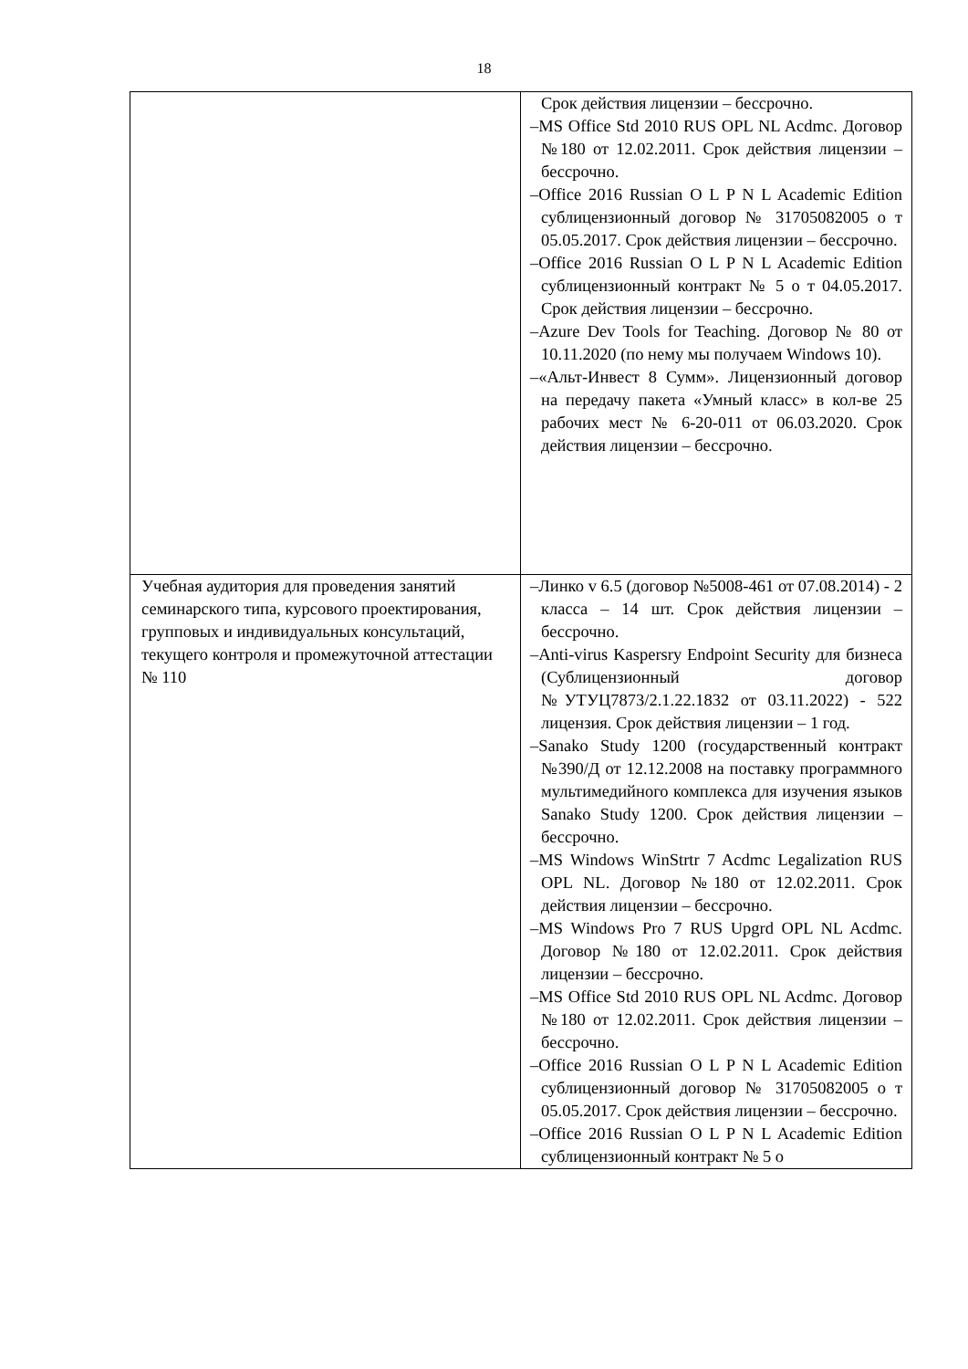18
| | Срок действия лицензии – бессрочно. –MS Office Std 2010 RUS OPL NL Acdmc. Договор №180 от 12.02.2011. Срок действия лицензии – бессрочно. –Office 2016 Russian O L P N L Academic Edition сублицензионный договор № 31705082005 о т 05.05.2017. Срок действия лицензии – бессрочно. –Office 2016 Russian O L P N L Academic Edition сублицензионный контракт № 5 о т 04.05.2017. Срок действия лицензии – бессрочно. –Azure Dev Tools for Teaching. Договор № 80 от 10.11.2020 (по нему мы получаем Windows 10). –«Альт-Инвест 8 Сумм». Лицензионный договор на передачу пакета «Умный класс» в кол-ве 25 рабочих мест № 6-20-011 от 06.03.2020. Срок действия лицензии – бессрочно. |
| Учебная аудитория для проведения занятий семинарского типа, курсового проектирования, групповых и индивидуальных консультаций, текущего контроля и промежуточной аттестации № 110 | –Линко v 6.5 (договор №5008-461 от 07.08.2014) - 2 класса – 14 шт. Срок действия лицензии – бессрочно. –Anti-virus Kaspersry Endpoint Security для бизнеса (Сублицензионный договор №УТУЦ7873/2.1.22.1832 от 03.11.2022) - 522 лицензия. Срок действия лицензии – 1 год. –Sanako Study 1200 (государственный контракт №390/Д от 12.12.2008 на поставку программного мультимедийного комплекса для изучения языков Sanako Study 1200. Срок действия лицензии – бессрочно. –MS Windows WinStrtr 7 Acdmc Legalization RUS OPL NL. Договор №180 от 12.02.2011. Срок действия лицензии – бессрочно. –MS Windows Pro 7 RUS Upgrd OPL NL Acdmc. Договор №180 от 12.02.2011. Срок действия лицензии – бессрочно. –MS Office Std 2010 RUS OPL NL Acdmc. Договор №180 от 12.02.2011. Срок действия лицензии – бессрочно. –Office 2016 Russian O L P N L Academic Edition сублицензионный договор № 31705082005 о т 05.05.2017. Срок действия лицензии – бессрочно. –Office 2016 Russian O L P N L Academic Edition сублицензионный контракт № 5 о |